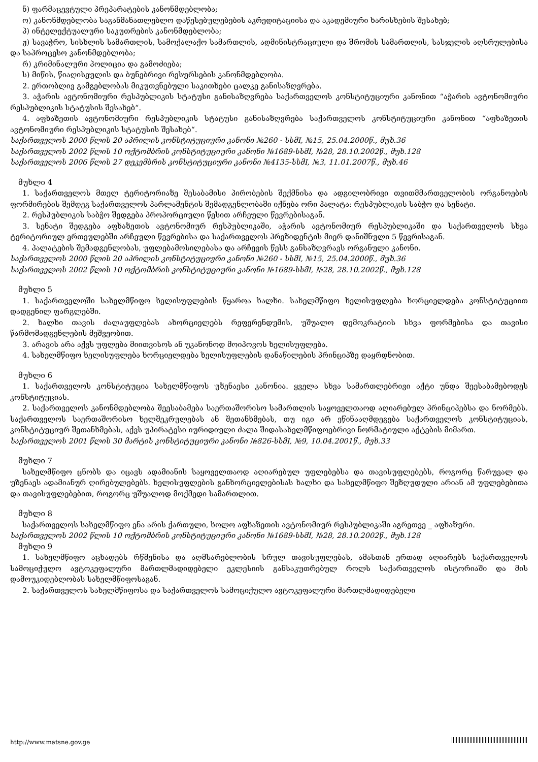ნ) ფარმაცევტული პრეპარატების კანონმდებლობა;
ო) კანონმდებლობა საგანმანათლებლო დაწესებულებების აკრედიტაციისა და აკადემიური ხარისხების შესახებ;
პ) ინტელექტუალური საკუთრების კანონმდებლობა;
ჟ) სავაჭრო, სისხლის სამართლის, სამოქალაქო სამართლის, ადმინისტრაციული და შრომის სამართლის, სასჯელის აღსრულებისა და საპროცესო კანონმდებლობა;
რ) კრიმინალური პოლიცია და გამოძიება;
ს) მიწის, წიაღისეულის და ბუნებრივი რესურსების კანონმდებლობა.
2. ერთობლივ გამგებლობას მიკუთვნებული საკითხები ცალკე განისაზღვრება.
3. აჭარის ავტონომიური რესპუბლიკის სტატუსი განისაზღვრება საქართველოს კონსტიტუციური კანონით “აჭარის ავტონომიური რესპუბლიკის სტატუსის შესახებ“.
4. აფხაზეთის ავტონომიური რესპუბლიკის სტატუსი განისაზღვრება საქართველოს კონსტიტუციური კანონით “აფხაზეთის ავტონომიური რესპუბლიკის სტატუსის შესახებ“.
საქართველოს 2000 წლის 20 აპრილის კონსტიტუციური კანონი №260 - სსმI, №15, 25.04.2000წ., მუხ.36
საქართველოს 2002 წლის 10 ოქტომბრის კონსტიტუციური კანონი №1689-სსმI, №28, 28.10.2002წ., მუხ.128
საქართველოს 2006 წლის 27 დეკემბრის კონსტიტუციური კანონი №4135-სსმI, №3, 11.01.2007წ., მუხ.46
მუხლი 4
1. საქართველოს მთელ ტერიტორიაზე შესაბამისი პირობების შექმნისა და ადგილობრივი თვითმმართველობის ორგანოების ფორმირების შემდეგ საქართველოს პარლამენტის შემადგენლობაში იქნება ორი პალატა: რესპუბლიკის საბჭო და სენატი.
2. რესპუბლიკის საბჭო შედგება პროპორციული წესით არჩეული წევრებისაგან.
3. სენატი შედგება აფხაზეთის ავტონომიურ რესპუბლიკაში, აჭარის ავტონომიურ რესპუბლიკაში და საქართველოს სხვა ტერიტორიულ ერთეულებში არჩეული წევრებისა და საქართველოს პრეზიდენტის მიერ დანიშნული 5 წევრისაგან.
4. პალატების შემადგენლობას, უფლებამოსილებასა და არჩევის წესს განსაზღვრავს ორგანული კანონი.
საქართველოს 2000 წლის 20 აპრილის კონსტიტუციური კანონი №260 - სსმI, №15, 25.04.2000წ., მუხ.36
საქართველოს 2002 წლის 10 ოქტომბრის კონსტიტუციური კანონი №1689-სსმI, №28, 28.10.2002წ., მუხ.128
მუხლი 5
1. საქართველოში სახელმწიფო ხელისუფლების წყაროა ხალხი. სახელმწიფო ხელისუფლება ხორციელდება კონსტიტუციით დადგენილ ფარგლებში.
2. ხალხი თავის ძალაუფლებას ახორციელებს რეფერენდუმის, უშუალო დემოკრატიის სხვა ფორმებისა და თავისი წარმომადგენლების მეშვეობით.
3. არავის არა აქვს უფლება მიითვისოს ან უკანონოდ მოიპოვოს ხელისუფლება.
4. სახელმწიფო ხელისუფლება ხორციელდება ხელისუფლების დანაწილების პრინციპზე დაყრდნობით.
მუხლი 6
1. საქართველოს კონსტიტუცია სახელმწიფოს უზენაესი კანონია. ყველა სხვა სამართლებრივი აქტი უნდა შეესაბამებოდეს კონსტიტუციას.
2. საქართველოს კანონმდებლობა შეესაბამება საერთაშორისო სამართლის საყოველთაოდ აღიარებულ პრინციპებსა და ნორმებს. საქართველოს საერთაშორისო ხელშეკრულებას ან შეთანხმებას, თუ იგი არ ეწინააღმდეგება საქართველოს კონსტიტუციას, კონსტიტუციურ შეთანხმებას, აქვს უპირატესი იურიდიული ძალა შიდასახელმწიფოებრივი ნორმატიული აქტების მიმართ.
საქართველოს 2001 წლის 30 მარტის კონსტიტუციური კანონი №826-სსმI, №9, 10.04.2001წ., მუხ.33
მუხლი 7
სახელმწიფო ცნობს და იცავს ადამიანის საყოველთაოდ აღიარებულ უფლებებსა და თავისუფლებებს, როგორც წარუვალ და უზენაეს ადამიანურ ღირებულებებს. ხელისუფლების განხორციელებისას ხალხი და სახელმწიფო შეზღუდული არიან ამ უფლებებითა და თავისუფლებებით, როგორც უშუალოდ მოქმედი სამართლით.
მუხლი 8
საქართველოს სახელმწიფო ენა არის ქართული, ხოლო აფხაზეთის ავტონომიურ რესპუბლიკაში აგრეთვე _ აფხაზური.
საქართველოს 2002 წლის 10 ოქტომბრის კონსტიტუციური კანონი №1689-სსმI, №28, 28.10.2002წ., მუხ.128
მუხლი 9
1. სახელმწიფო აცხადებს რწმენისა და აღმსარებლობის სრულ თავისუფლებას, ამასთან ერთად აღიარებს საქართველოს სამოციქულო ავტოკეფალური მართლმადიდებელი ეკლესიის განსაკუთრებულ როლს საქართველოს ისტორიაში და მის დამოუკიდებლობას სახელმწიფოსაგან.
2. საქართველოს სახელმწიფოსა და საქართველოს სამოციქულო ავტოკეფალური მართლმადიდებელი
http://www.matsne.gov.ge